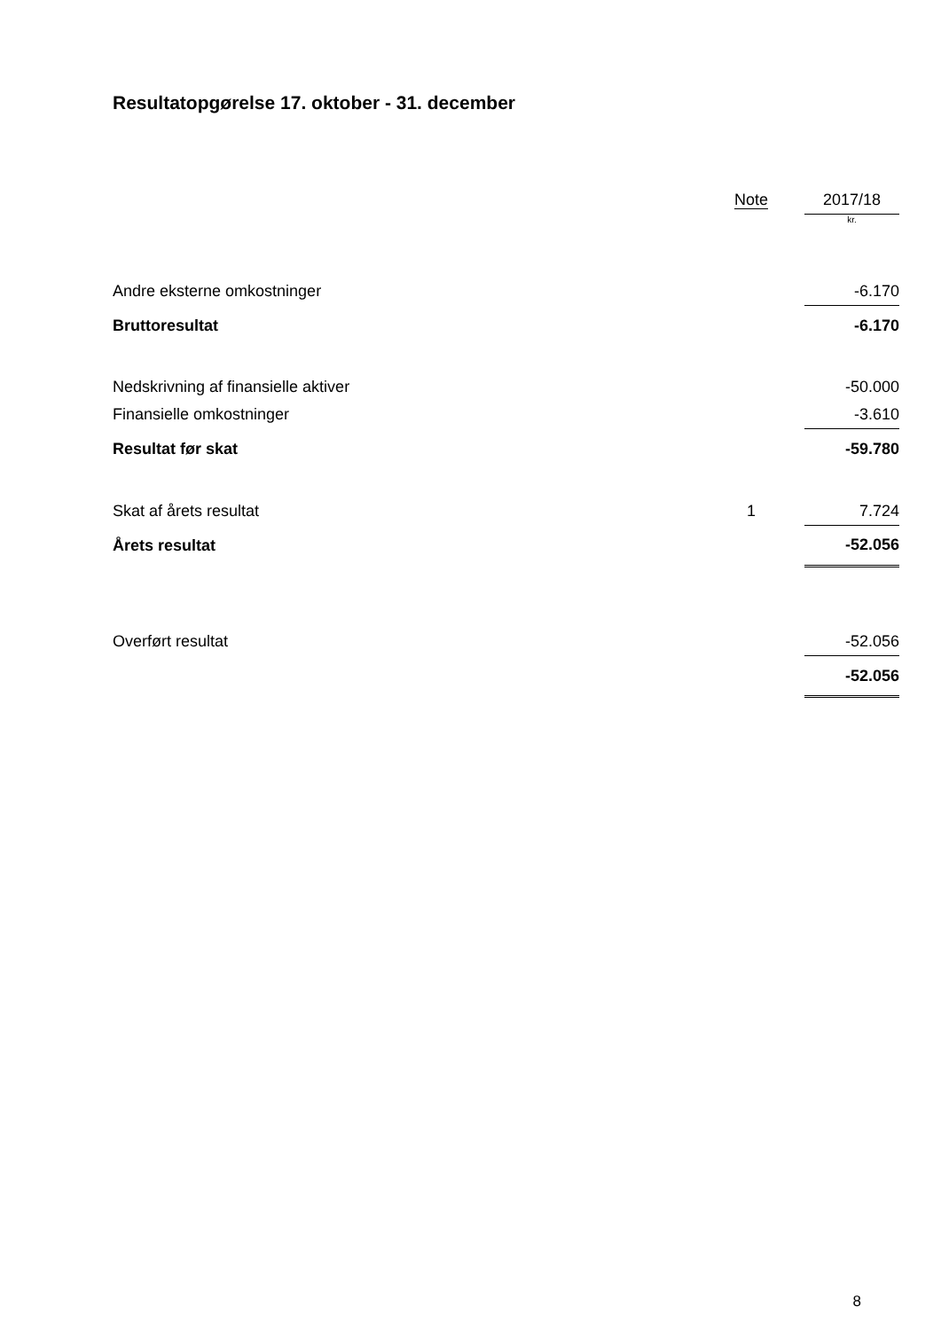Resultatopgørelse 17. oktober - 31. december
| | Note | 2017/18 |
| --- | --- | --- |
| | | kr. |
| Andre eksterne omkostninger | | -6.170 |
| Bruttoresultat | | -6.170 |
| Nedskrivning af finansielle aktiver | | -50.000 |
| Finansielle omkostninger | | -3.610 |
| Resultat før skat | | -59.780 |
| Skat af årets resultat | 1 | 7.724 |
| Årets resultat | | -52.056 |
| Overført resultat | | -52.056 |
| | | -52.056 |
8